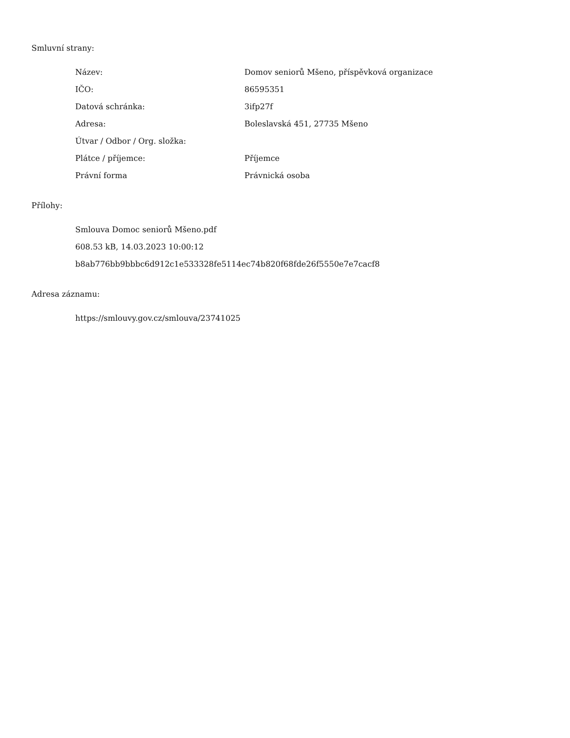Smluvní strany:
| Název: | Domov seniorů Mšeno, příspěvková organizace |
| IČO: | 86595351 |
| Datová schránka: | 3ifp27f |
| Adresa: | Boleslavská 451, 27735 Mšeno |
| Útvar / Odbor / Org. složka: | |
| Plátce / příjemce: | Příjemce |
| Právní forma | Právnická osoba |
Přílohy:
Smlouva Domoc seniorů Mšeno.pdf
608.53 kB, 14.03.2023 10:00:12
b8ab776bb9bbbc6d912c1e533328fe5114ec74b820f68fde26f5550e7e7cacf8
Adresa záznamu:
https://smlouvy.gov.cz/smlouva/23741025